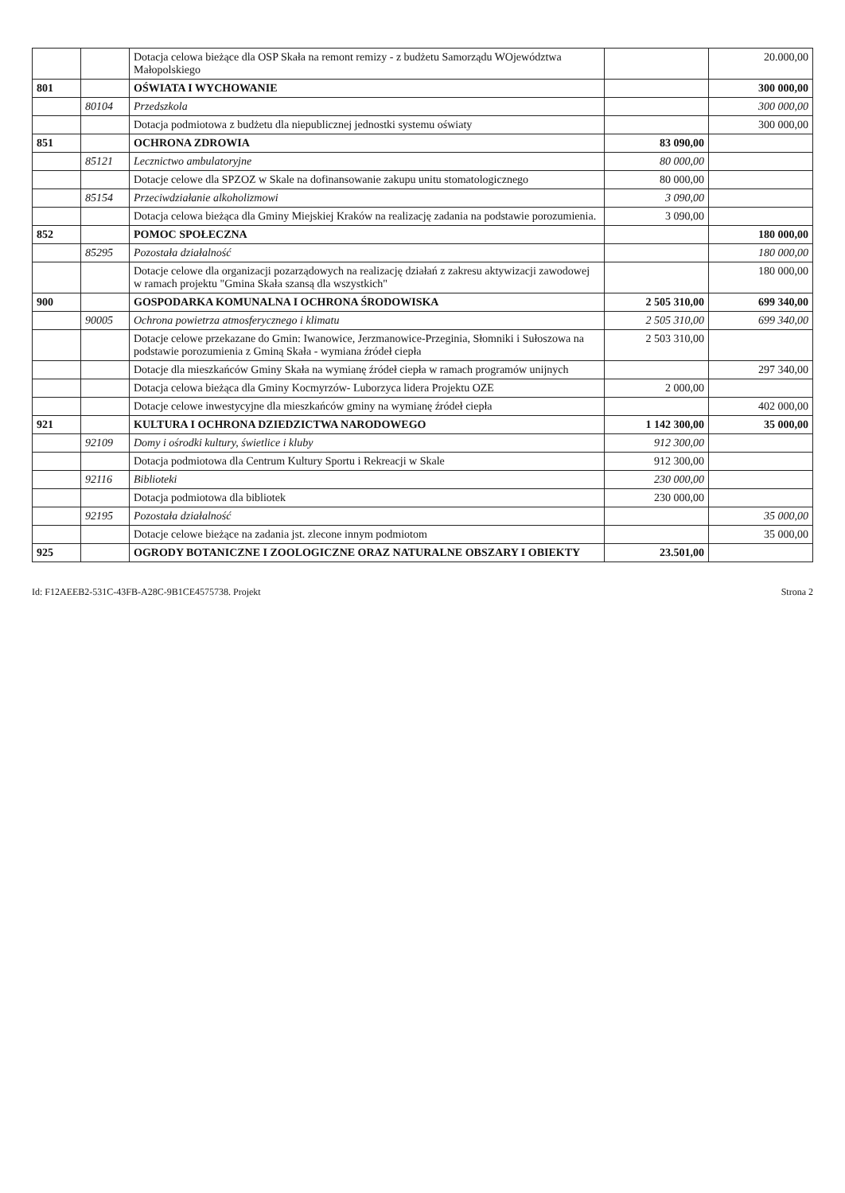| | | Dotacja celowa bieżące dla OSP Skała na remont remizy - z budżetu Samorządu WOjewództwa Małopolskiego | | 20.000,00 |
| 801 | | OŚWIATA I WYCHOWANIE | | 300 000,00 |
| | 80104 | Przedszkola | | 300 000,00 |
| | | Dotacja podmiotowa z budżetu dla niepublicznej jednostki systemu oświaty | | 300 000,00 |
| 851 | | OCHRONA ZDROWIA | 83 090,00 | |
| | 85121 | Lecznictwo ambulatoryjne | 80 000,00 | |
| | | Dotacje celowe dla SPZOZ w Skale na dofinansowanie zakupu unitu stomatologicznego | 80 000,00 | |
| | 85154 | Przeciwdziałanie alkoholizmowi | 3 090,00 | |
| | | Dotacja celowa bieżąca dla Gminy Miejskiej Kraków na realizację zadania na podstawie porozumienia. | 3 090,00 | |
| 852 | | POMOC SPOŁECZNA | | 180 000,00 |
| | 85295 | Pozostała działalność | | 180 000,00 |
| | | Dotacje celowe dla organizacji pozarządowych na realizację działań z zakresu aktywizacji zawodowej w ramach projektu "Gmina Skała szansą dla wszystkich" | | 180 000,00 |
| 900 | | GOSPODARKA KOMUNALNA I OCHRONA ŚRODOWISKA | 2 505 310,00 | 699 340,00 |
| | 90005 | Ochrona powietrza atmosferycznego i klimatu | 2 505 310,00 | 699 340,00 |
| | | Dotacje celowe przekazane do Gmin: Iwanowice, Jerzmanowice-Przeginia, Słomniki i Sułoszowa na podstawie porozumienia z Gminą Skała - wymiana źródeł ciepła | 2 503 310,00 | |
| | | Dotacje dla mieszkańców Gminy Skała na wymianę źródeł ciepła w ramach programów unijnych | | 297 340,00 |
| | | Dotacja celowa bieżąca dla Gminy Kocmyrzów- Luborzyca lidera Projektu OZE | 2 000,00 | |
| | | Dotacje celowe inwestycyjne dla mieszkańców gminy na wymianę źródeł ciepła | | 402 000,00 |
| 921 | | KULTURA I OCHRONA DZIEDZICTWA NARODOWEGO | 1 142 300,00 | 35 000,00 |
| | 92109 | Domy i ośrodki kultury, świetlice i kluby | 912 300,00 | |
| | | Dotacja podmiotowa dla Centrum Kultury Sportu i Rekreacji w Skale | 912 300,00 | |
| | 92116 | Biblioteki | 230 000,00 | |
| | | Dotacja podmiotowa dla bibliotek | 230 000,00 | |
| | 92195 | Pozostała działalność | | 35 000,00 |
| | | Dotacje celowe bieżące na zadania jst. zlecone innym podmiotom | | 35 000,00 |
| 925 | | OGRODY BOTANICZNE I ZOOLOGICZNE ORAZ NATURALNE OBSZARY I OBIEKTY | 23.501,00 | |
Id: F12AEEB2-531C-43FB-A28C-9B1CE4575738. Projekt Strona 2